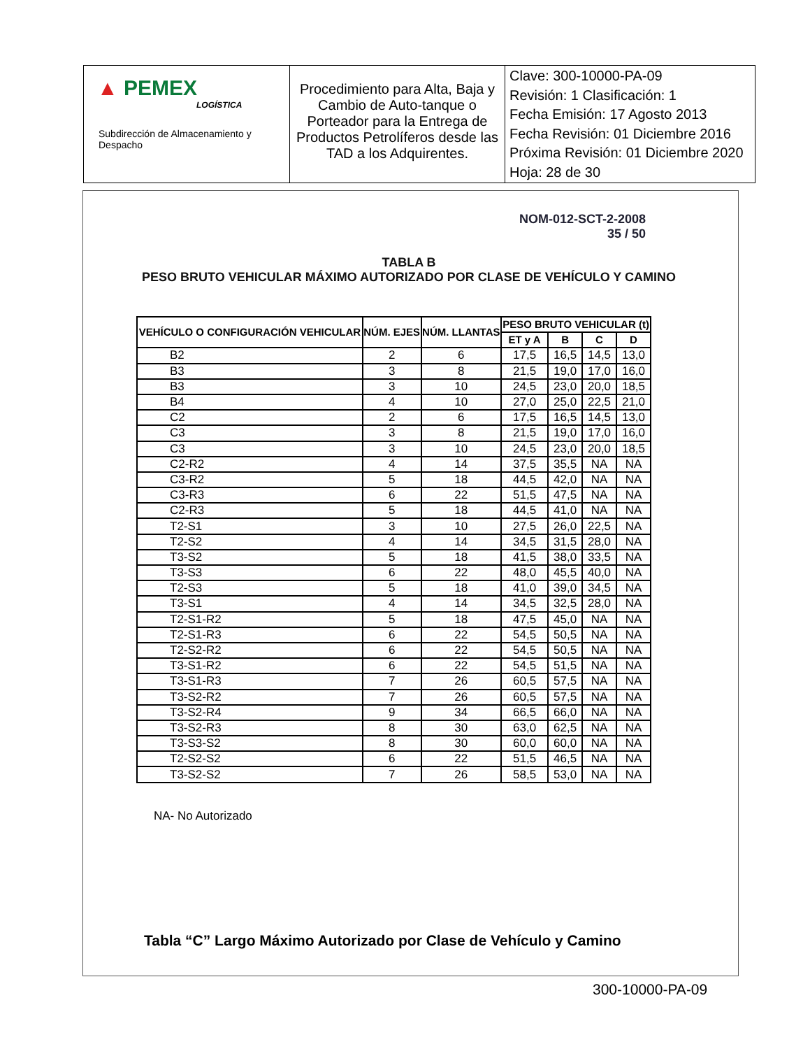| ▲ PEMEX LOGÍSTICA Subdirección de Almacenamiento y Despacho | Procedimiento para Alta, Baja y Cambio de Auto-tanque o Porteador para la Entrega de Productos Petrolíferos desde las TAD a los Adquirentes. | Clave: 300-10000-PA-09 Revisión: 1 Clasificación: 1 Fecha Emisión: 17 Agosto 2013 Fecha Revisión: 01 Diciembre 2016 Próxima Revisión: 01 Diciembre 2020 Hoja: 28 de 30 |
NOM-012-SCT-2-2008
35 / 50
TABLA B
PESO BRUTO VEHICULAR MÁXIMO AUTORIZADO POR CLASE DE VEHÍCULO Y CAMINO
| VEHÍCULO O CONFIGURACIÓN VEHICULAR | NÚM. EJES | NÚM. LLANTAS | PESO BRUTO VEHICULAR (t) | | | |
| --- | --- | --- | --- | --- | --- | --- |
| | | | ET y A | B | C | D |
| B2 | 2 | 6 | 17,5 | 16,5 | 14,5 | 13,0 |
| B3 | 3 | 8 | 21,5 | 19,0 | 17,0 | 16,0 |
| B3 | 3 | 10 | 24,5 | 23,0 | 20,0 | 18,5 |
| B4 | 4 | 10 | 27,0 | 25,0 | 22,5 | 21,0 |
| C2 | 2 | 6 | 17,5 | 16,5 | 14,5 | 13,0 |
| C3 | 3 | 8 | 21,5 | 19,0 | 17,0 | 16,0 |
| C3 | 3 | 10 | 24,5 | 23,0 | 20,0 | 18,5 |
| C2-R2 | 4 | 14 | 37,5 | 35,5 | NA | NA |
| C3-R2 | 5 | 18 | 44,5 | 42,0 | NA | NA |
| C3-R3 | 6 | 22 | 51,5 | 47,5 | NA | NA |
| C2-R3 | 5 | 18 | 44,5 | 41,0 | NA | NA |
| T2-S1 | 3 | 10 | 27,5 | 26,0 | 22,5 | NA |
| T2-S2 | 4 | 14 | 34,5 | 31,5 | 28,0 | NA |
| T3-S2 | 5 | 18 | 41,5 | 38,0 | 33,5 | NA |
| T3-S3 | 6 | 22 | 48,0 | 45,5 | 40,0 | NA |
| T2-S3 | 5 | 18 | 41,0 | 39,0 | 34,5 | NA |
| T3-S1 | 4 | 14 | 34,5 | 32,5 | 28,0 | NA |
| T2-S1-R2 | 5 | 18 | 47,5 | 45,0 | NA | NA |
| T2-S1-R3 | 6 | 22 | 54,5 | 50,5 | NA | NA |
| T2-S2-R2 | 6 | 22 | 54,5 | 50,5 | NA | NA |
| T3-S1-R2 | 6 | 22 | 54,5 | 51,5 | NA | NA |
| T3-S1-R3 | 7 | 26 | 60,5 | 57,5 | NA | NA |
| T3-S2-R2 | 7 | 26 | 60,5 | 57,5 | NA | NA |
| T3-S2-R4 | 9 | 34 | 66,5 | 66,0 | NA | NA |
| T3-S2-R3 | 8 | 30 | 63,0 | 62,5 | NA | NA |
| T3-S3-S2 | 8 | 30 | 60,0 | 60,0 | NA | NA |
| T2-S2-S2 | 6 | 22 | 51,5 | 46,5 | NA | NA |
| T3-S2-S2 | 7 | 26 | 58,5 | 53,0 | NA | NA |
NA- No Autorizado
Tabla “C” Largo Máximo Autorizado por Clase de Vehículo y Camino
300-10000-PA-09